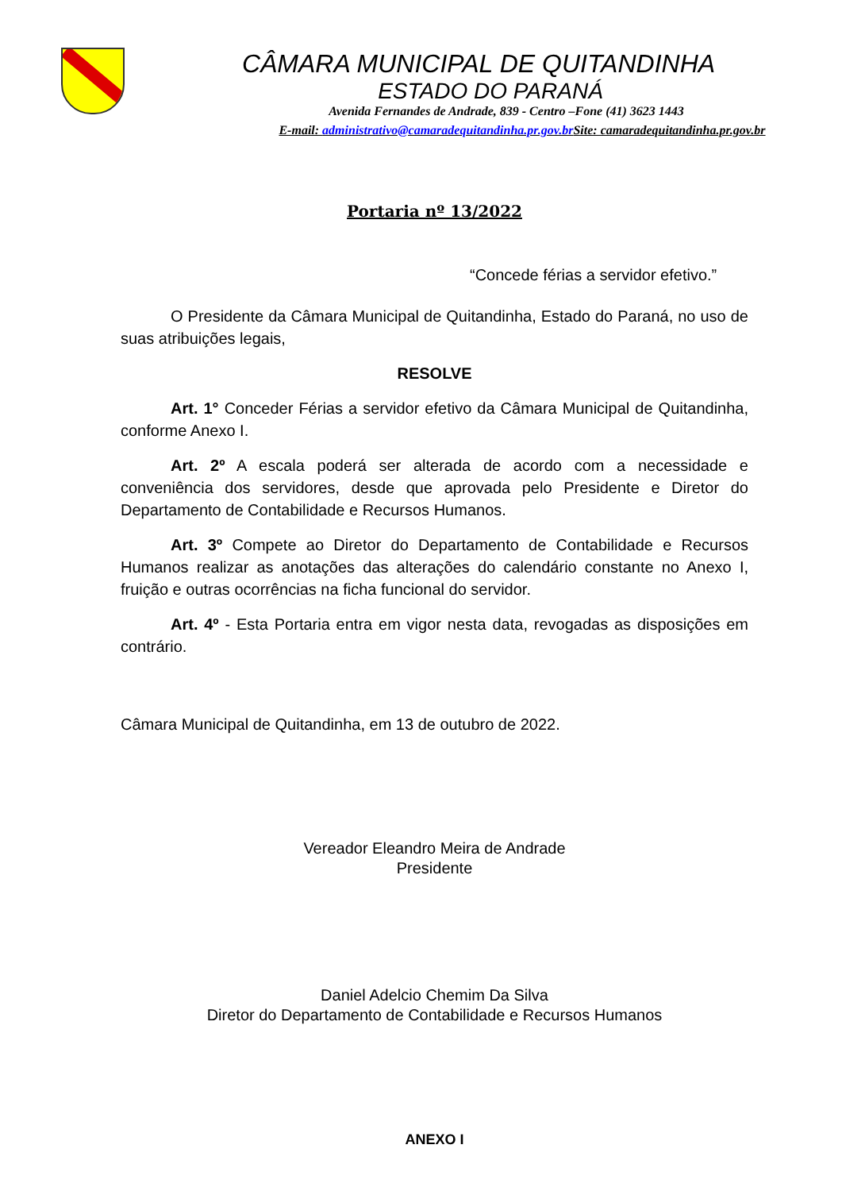CÂMARA MUNICIPAL DE QUITANDINHA
ESTADO DO PARANÁ
Avenida Fernandes de Andrade, 839 - Centro –Fone (41) 3623 1443
E-mail: administrativo@camaradequitandinha.pr.gov.br Site: camaradequitandinha.pr.gov.br
Portaria nº 13/2022
“Concede férias a servidor efetivo.”
O Presidente da Câmara Municipal de Quitandinha, Estado do Paraná, no uso de suas atribuições legais,
RESOLVE
Art. 1° Conceder Férias a servidor efetivo da Câmara Municipal de Quitandinha, conforme Anexo I.
Art. 2º A escala poderá ser alterada de acordo com a necessidade e conveniência dos servidores, desde que aprovada pelo Presidente e Diretor do Departamento de Contabilidade e Recursos Humanos.
Art. 3º Compete ao Diretor do Departamento de Contabilidade e Recursos Humanos realizar as anotações das alterações do calendário constante no Anexo I, fruição e outras ocorrências na ficha funcional do servidor.
Art. 4º - Esta Portaria entra em vigor nesta data, revogadas as disposições em contrário.
Câmara Municipal de Quitandinha, em 13 de outubro de 2022.
Vereador Eleandro Meira de Andrade
Presidente
Daniel Adelcio Chemim Da Silva
Diretor do Departamento de Contabilidade e Recursos Humanos
ANEXO I